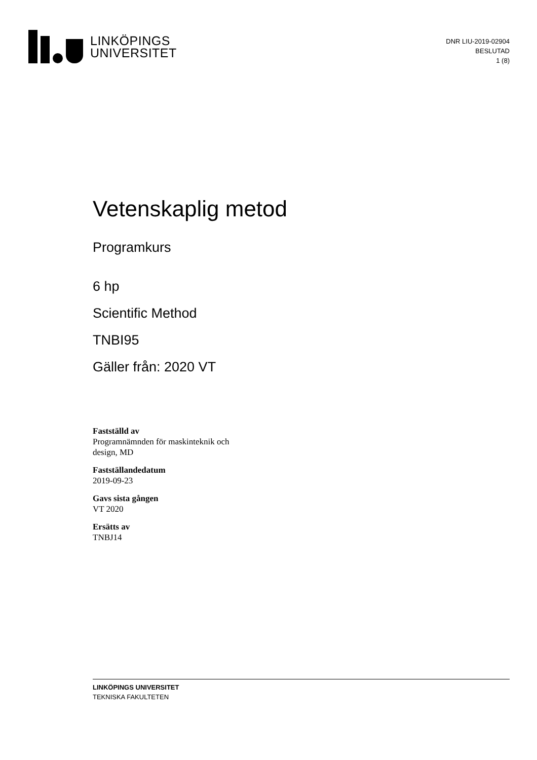LINKÖPINGS
UNIVERSITET
DNR LIU-2019-02904
BESLUTAD
1 (8)
Vetenskaplig metod
Programkurs
6 hp
Scientific Method
TNBI95
Gäller från: 2020 VT
Fastställd av
Programnämnden för maskinteknik och
design, MD
Fastställandedatum
2019-09-23
Gavs sista gången
VT 2020
Ersätts av
TNBJ14
LINKÖPINGS UNIVERSITET
TEKNISKA FAKULTETEN